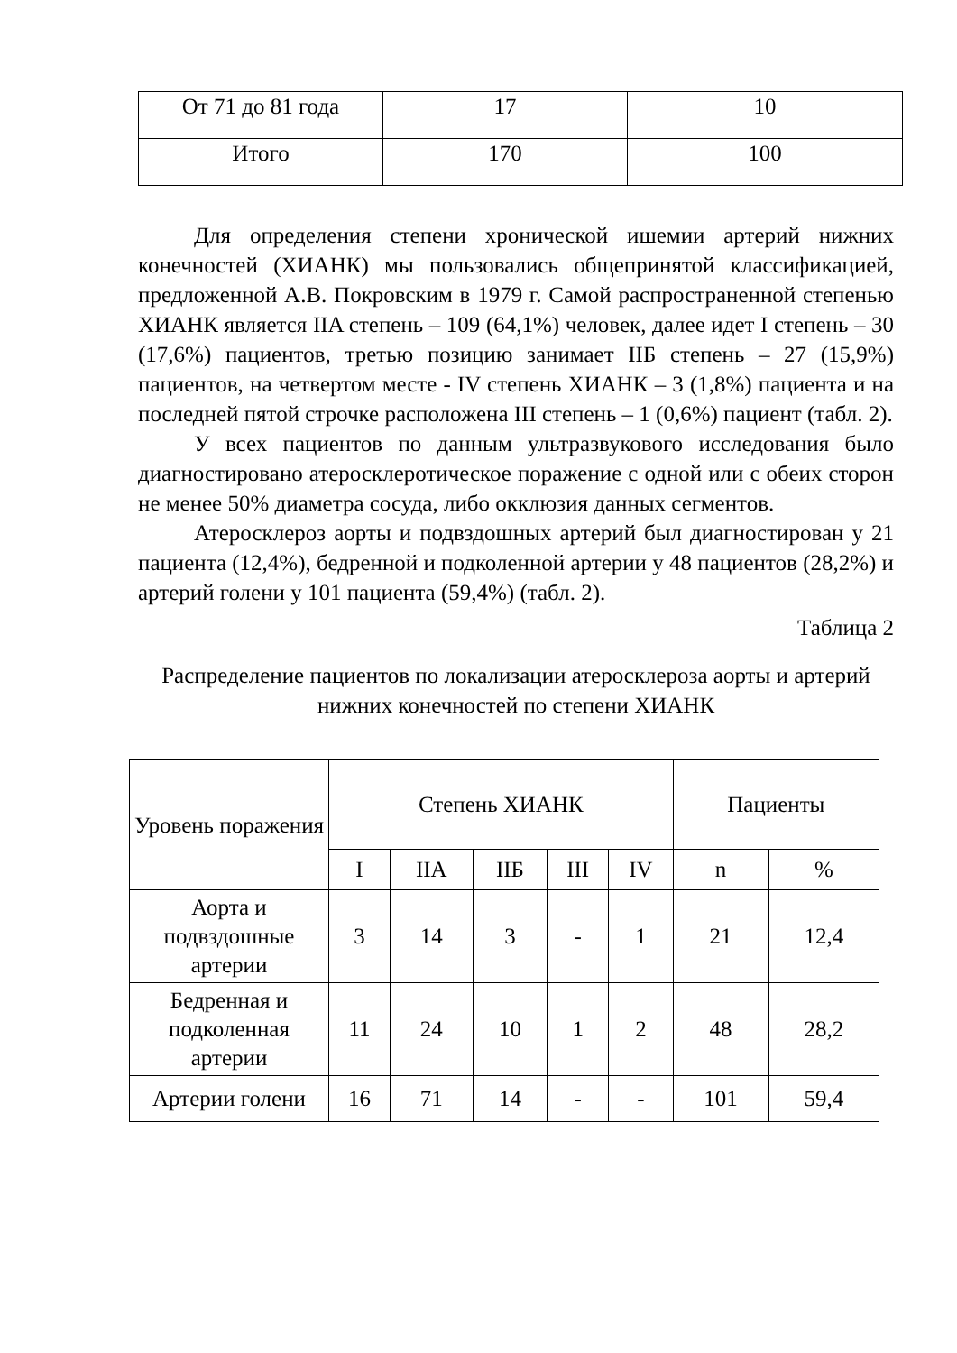| От 71 до 81 года | 17 | 10 |
| Итого | 170 | 100 |
Для определения степени хронической ишемии артерий нижних конечностей (ХИАНК) мы пользовались общепринятой классификацией, предложенной А.В. Покровским в 1979 г. Самой распространенной степенью ХИАНК является IIA степень – 109 (64,1%) человек, далее идет I степень – 30 (17,6%) пациентов, третью позицию занимает IIБ степень – 27 (15,9%) пациентов, на четвертом месте - IV степень ХИАНК – 3 (1,8%) пациента и на последней пятой строчке расположена III степень – 1 (0,6%) пациент (табл. 2).
У всех пациентов по данным ультразвукового исследования было диагностировано атеросклеротическое поражение с одной или с обеих сторон не менее 50% диаметра сосуда, либо окклюзия данных сегментов.
Атеросклероз аорты и подвздошных артерий был диагностирован у 21 пациента (12,4%), бедренной и подколенной артерии у 48 пациентов (28,2%) и артерий голени у 101 пациента (59,4%) (табл. 2).
Таблица 2
Распределение пациентов по локализации атеросклероза аорты и артерий нижних конечностей по степени ХИАНК
| Уровень поражения | Степень ХИАНК | | | | | Пациенты | |
| --- | --- | --- | --- | --- | --- | --- | --- |
| | I | IIA | IIБ | III | IV | n | % |
| Аорта и подвздошные артерии | 3 | 14 | 3 | - | 1 | 21 | 12,4 |
| Бедренная и подколенная артерии | 11 | 24 | 10 | 1 | 2 | 48 | 28,2 |
| Артерии голени | 16 | 71 | 14 | - | - | 101 | 59,4 |